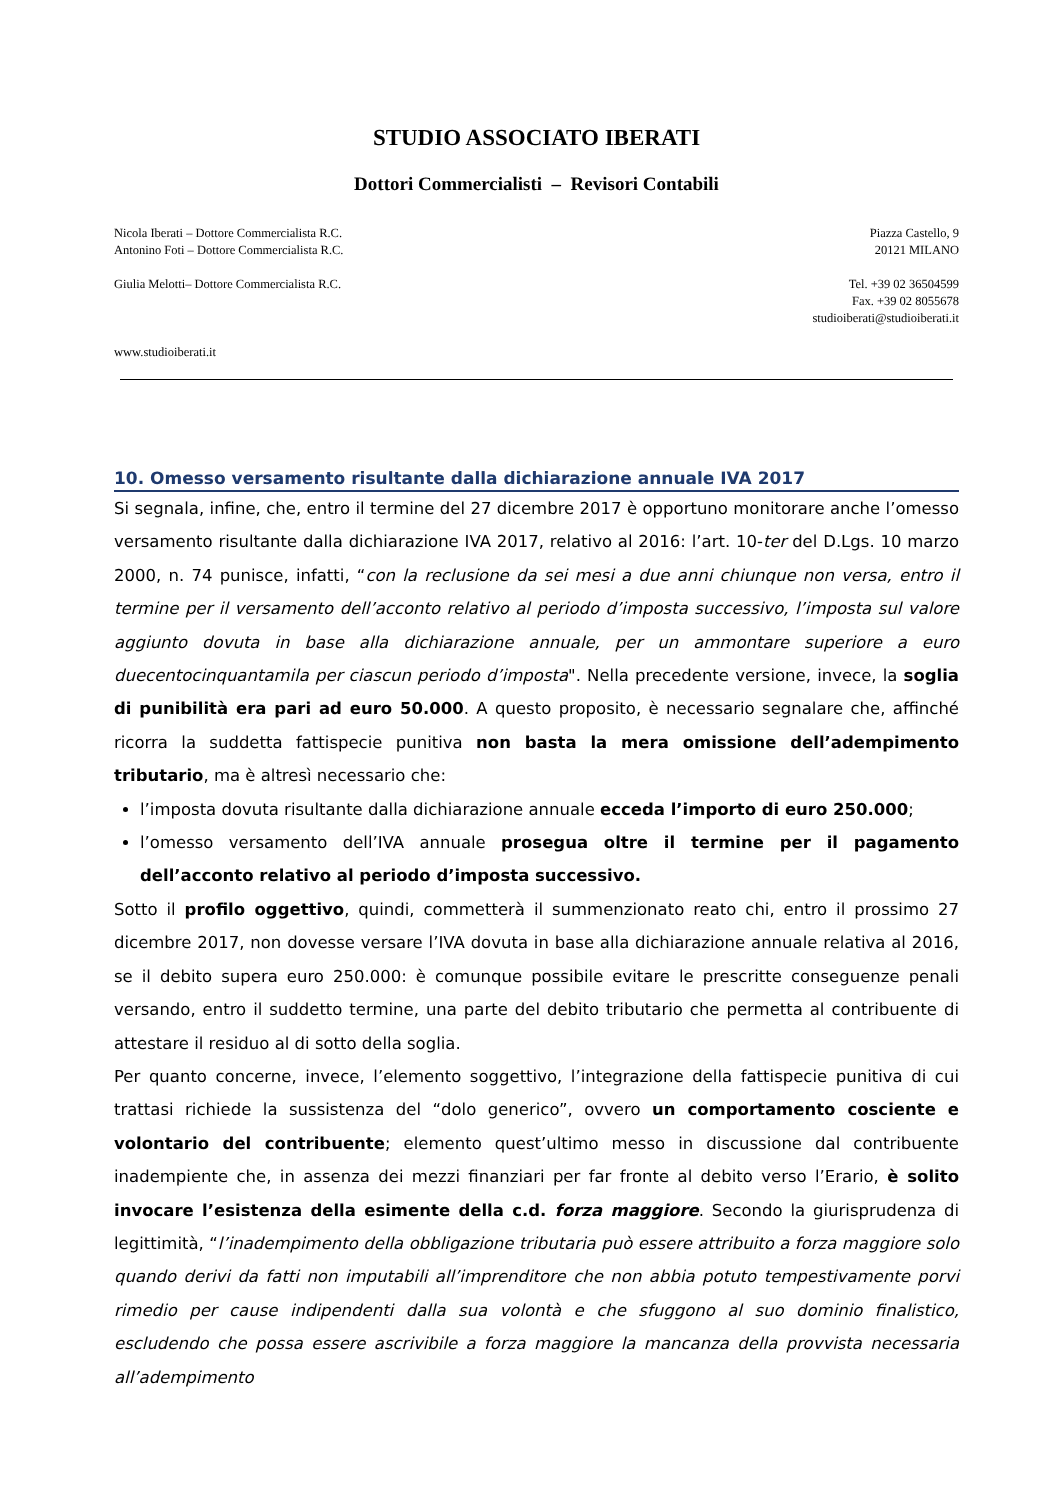STUDIO ASSOCIATO IBERATI
Dottori Commercialisti – Revisori Contabili
Nicola Iberati – Dottore Commercialista R.C.
Antonino Foti – Dottore Commercialista R.C.
Giulia Melotti– Dottore Commercialista R.C.
www.studioiberati.it
Piazza Castello, 9
20121 MILANO
Tel. +39 02 36504599
Fax. +39 02 8055678
studioiberati@studioiberati.it
10. Omesso versamento risultante dalla dichiarazione annuale IVA 2017
Si segnala, infine, che, entro il termine del 27 dicembre 2017 è opportuno monitorare anche l’omesso versamento risultante dalla dichiarazione IVA 2017, relativo al 2016: l’art. 10-ter del D.Lgs. 10 marzo 2000, n. 74 punisce, infatti, “con la reclusione da sei mesi a due anni chiunque non versa, entro il termine per il versamento dell’acconto relativo al periodo d’imposta successivo, l’imposta sul valore aggiunto dovuta in base alla dichiarazione annuale, per un ammontare superiore a euro duecentocinquantamila per ciascun periodo d’imposta". Nella precedente versione, invece, la soglia di punibilità era pari ad euro 50.000. A questo proposito, è necessario segnalare che, affinché ricorra la suddetta fattispecie punitiva non basta la mera omissione dell’adempimento tributario, ma è altresì necessario che:
l’imposta dovuta risultante dalla dichiarazione annuale ecceda l’importo di euro 250.000;
l’omesso versamento dell’IVA annuale prosegua oltre il termine per il pagamento dell’acconto relativo al periodo d’imposta successivo.
Sotto il profilo oggettivo, quindi, commetterà il summenzionato reato chi, entro il prossimo 27 dicembre 2017, non dovesse versare l’IVA dovuta in base alla dichiarazione annuale relativa al 2016, se il debito supera euro 250.000: è comunque possibile evitare le prescritte conseguenze penali versando, entro il suddetto termine, una parte del debito tributario che permetta al contribuente di attestare il residuo al di sotto della soglia.
Per quanto concerne, invece, l’elemento soggettivo, l’integrazione della fattispecie punitiva di cui trattasi richiede la sussistenza del “dolo generico”, ovvero un comportamento cosciente e volontario del contribuente; elemento quest’ultimo messo in discussione dal contribuente inadempiente che, in assenza dei mezzi finanziari per far fronte al debito verso l’Erario, è solito invocare l’esistenza della esimente della c.d. forza maggiore. Secondo la giurisprudenza di legittimità, “l’inadempimento della obbligazione tributaria può essere attribuito a forza maggiore solo quando derivi da fatti non imputabili all’imprenditore che non abbia potuto tempestivamente porvi rimedio per cause indipendenti dalla sua volontà e che sfuggono al suo dominio finalistico, escludendo che possa essere ascrivibile a forza maggiore la mancanza della provvista necessaria all’adempimento